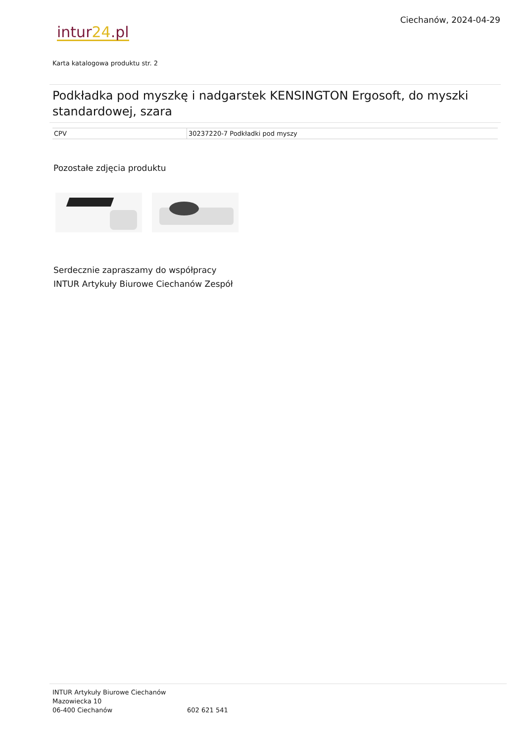Ciechanów, 2024-04-29
intur24.pl
Karta katalogowa produktu str. 2
Podkładka pod myszkę i nadgarstek KENSINGTON Ergosoft, do myszki standardowej, szara
| CPV | 30237220-7 Podkładki pod myszy |
Pozostałe zdjęcia produktu
Serdecznie zapraszamy do współpracy
INTUR Artykuły Biurowe Ciechanów Zespół
INTUR Artykuły Biurowe Ciechanów
Mazowiecka 10
06-400 Ciechanów
602 621 541